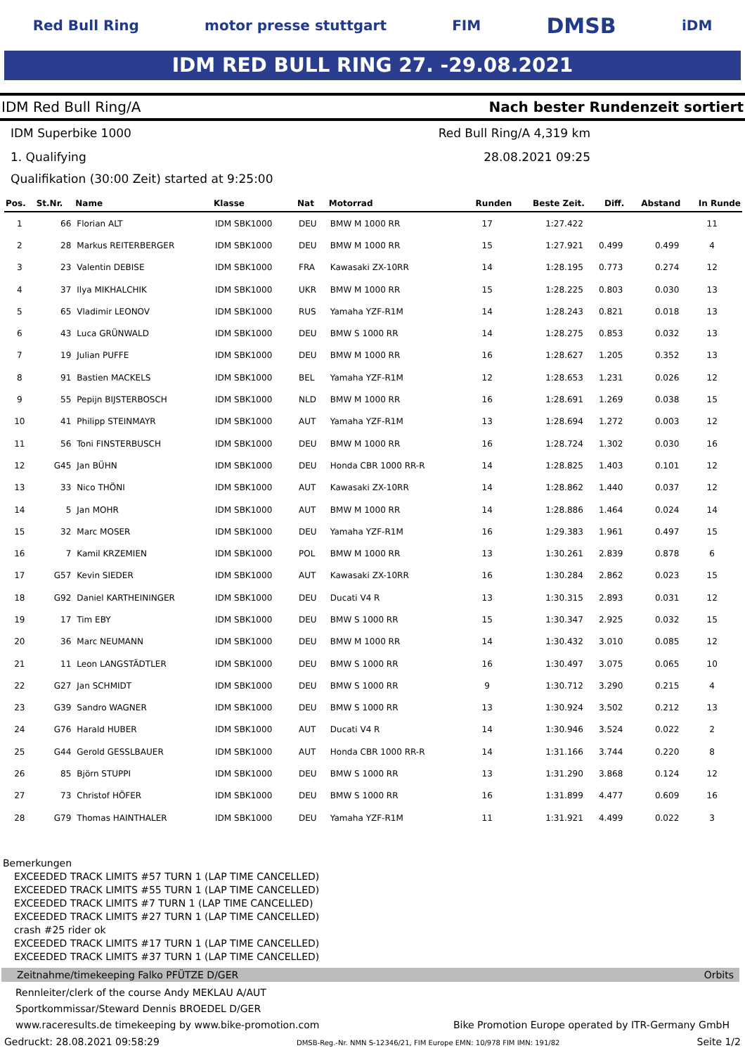Red Bull Ring motor presse stuttgart FIM DMSB iDM
IDM RED BULL RING 27. -29.08.2021
IDM Red Bull Ring/A Nach bester Rundenzeit sortiert
IDM Superbike 1000 Red Bull Ring/A 4,319 km
1. Qualifying 28.08.2021 09:25
Qualifikation (30:00 Zeit) started at 9:25:00
| Pos. | St.Nr. | Name | Klasse | Nat | Motorrad | Runden | Beste Zeit. | Diff. | Abstand | In Runde |
| --- | --- | --- | --- | --- | --- | --- | --- | --- | --- | --- |
| 1 | 66 | Florian ALT | IDM SBK1000 | DEU | BMW M 1000 RR | 17 | 1:27.422 | | | 11 |
| 2 | 28 | Markus REITERBERGER | IDM SBK1000 | DEU | BMW M 1000 RR | 15 | 1:27.921 | 0.499 | 0.499 | 4 |
| 3 | 23 | Valentin DEBISE | IDM SBK1000 | FRA | Kawasaki ZX-10RR | 14 | 1:28.195 | 0.773 | 0.274 | 12 |
| 4 | 37 | Ilya MIKHALCHIK | IDM SBK1000 | UKR | BMW M 1000 RR | 15 | 1:28.225 | 0.803 | 0.030 | 13 |
| 5 | 65 | Vladimir LEONOV | IDM SBK1000 | RUS | Yamaha YZF-R1M | 14 | 1:28.243 | 0.821 | 0.018 | 13 |
| 6 | 43 | Luca GRÜNWALD | IDM SBK1000 | DEU | BMW S 1000 RR | 14 | 1:28.275 | 0.853 | 0.032 | 13 |
| 7 | 19 | Julian PUFFE | IDM SBK1000 | DEU | BMW M 1000 RR | 16 | 1:28.627 | 1.205 | 0.352 | 13 |
| 8 | 91 | Bastien MACKELS | IDM SBK1000 | BEL | Yamaha YZF-R1M | 12 | 1:28.653 | 1.231 | 0.026 | 12 |
| 9 | 55 | Pepijn BIJSTERBOSCH | IDM SBK1000 | NLD | BMW M 1000 RR | 16 | 1:28.691 | 1.269 | 0.038 | 15 |
| 10 | 41 | Philipp STEINMAYR | IDM SBK1000 | AUT | Yamaha YZF-R1M | 13 | 1:28.694 | 1.272 | 0.003 | 12 |
| 11 | 56 | Toni FINSTERBUSCH | IDM SBK1000 | DEU | BMW M 1000 RR | 16 | 1:28.724 | 1.302 | 0.030 | 16 |
| 12 | G45 | Jan BÜHN | IDM SBK1000 | DEU | Honda CBR 1000 RR-R | 14 | 1:28.825 | 1.403 | 0.101 | 12 |
| 13 | 33 | Nico THÖNI | IDM SBK1000 | AUT | Kawasaki ZX-10RR | 14 | 1:28.862 | 1.440 | 0.037 | 12 |
| 14 | 5 | Jan MOHR | IDM SBK1000 | AUT | BMW M 1000 RR | 14 | 1:28.886 | 1.464 | 0.024 | 14 |
| 15 | 32 | Marc MOSER | IDM SBK1000 | DEU | Yamaha YZF-R1M | 16 | 1:29.383 | 1.961 | 0.497 | 15 |
| 16 | 7 | Kamil KRZEMIEN | IDM SBK1000 | POL | BMW M 1000 RR | 13 | 1:30.261 | 2.839 | 0.878 | 6 |
| 17 | G57 | Kevin SIEDER | IDM SBK1000 | AUT | Kawasaki ZX-10RR | 16 | 1:30.284 | 2.862 | 0.023 | 15 |
| 18 | G92 | Daniel KARTHEININGER | IDM SBK1000 | DEU | Ducati V4 R | 13 | 1:30.315 | 2.893 | 0.031 | 12 |
| 19 | 17 | Tim EBY | IDM SBK1000 | DEU | BMW S 1000 RR | 15 | 1:30.347 | 2.925 | 0.032 | 15 |
| 20 | 36 | Marc NEUMANN | IDM SBK1000 | DEU | BMW M 1000 RR | 14 | 1:30.432 | 3.010 | 0.085 | 12 |
| 21 | 11 | Leon LANGSTÄDTLER | IDM SBK1000 | DEU | BMW S 1000 RR | 16 | 1:30.497 | 3.075 | 0.065 | 10 |
| 22 | G27 | Jan SCHMIDT | IDM SBK1000 | DEU | BMW S 1000 RR | 9 | 1:30.712 | 3.290 | 0.215 | 4 |
| 23 | G39 | Sandro WAGNER | IDM SBK1000 | DEU | BMW S 1000 RR | 13 | 1:30.924 | 3.502 | 0.212 | 13 |
| 24 | G76 | Harald HUBER | IDM SBK1000 | AUT | Ducati V4 R | 14 | 1:30.946 | 3.524 | 0.022 | 2 |
| 25 | G44 | Gerold GESSLBAUER | IDM SBK1000 | AUT | Honda CBR 1000 RR-R | 14 | 1:31.166 | 3.744 | 0.220 | 8 |
| 26 | 85 | Björn STUPPI | IDM SBK1000 | DEU | BMW S 1000 RR | 13 | 1:31.290 | 3.868 | 0.124 | 12 |
| 27 | 73 | Christof HÖFER | IDM SBK1000 | DEU | BMW S 1000 RR | 16 | 1:31.899 | 4.477 | 0.609 | 16 |
| 28 | G79 | Thomas HAINTHALER | IDM SBK1000 | DEU | Yamaha YZF-R1M | 11 | 1:31.921 | 4.499 | 0.022 | 3 |
Bemerkungen
EXCEEDED TRACK LIMITS #57 TURN 1 (LAP TIME CANCELLED)
EXCEEDED TRACK LIMITS #55 TURN 1 (LAP TIME CANCELLED)
EXCEEDED TRACK LIMITS #7 TURN 1 (LAP TIME CANCELLED)
EXCEEDED TRACK LIMITS #27 TURN 1 (LAP TIME CANCELLED)
crash #25 rider ok
EXCEEDED TRACK LIMITS #17 TURN 1 (LAP TIME CANCELLED)
EXCEEDED TRACK LIMITS #37 TURN 1 (LAP TIME CANCELLED)
Zeitnahme/timekeeping Falko PFÜTZE D/GER Orbits
Rennleiter/clerk of the course Andy MEKLAU A/AUT
Sportkommissar/Steward Dennis BROEDEL D/GER
www.raceresults.de timekeeping by www.bike-promotion.com Bike Promotion Europe operated by ITR-Germany GmbH
Gedruckt: 28.08.2021 09:58:29 DMSB-Reg.-Nr. NMN S-12346/21, FIM Europe EMN: 10/978 FIM IMN: 191/82 Seite 1/2